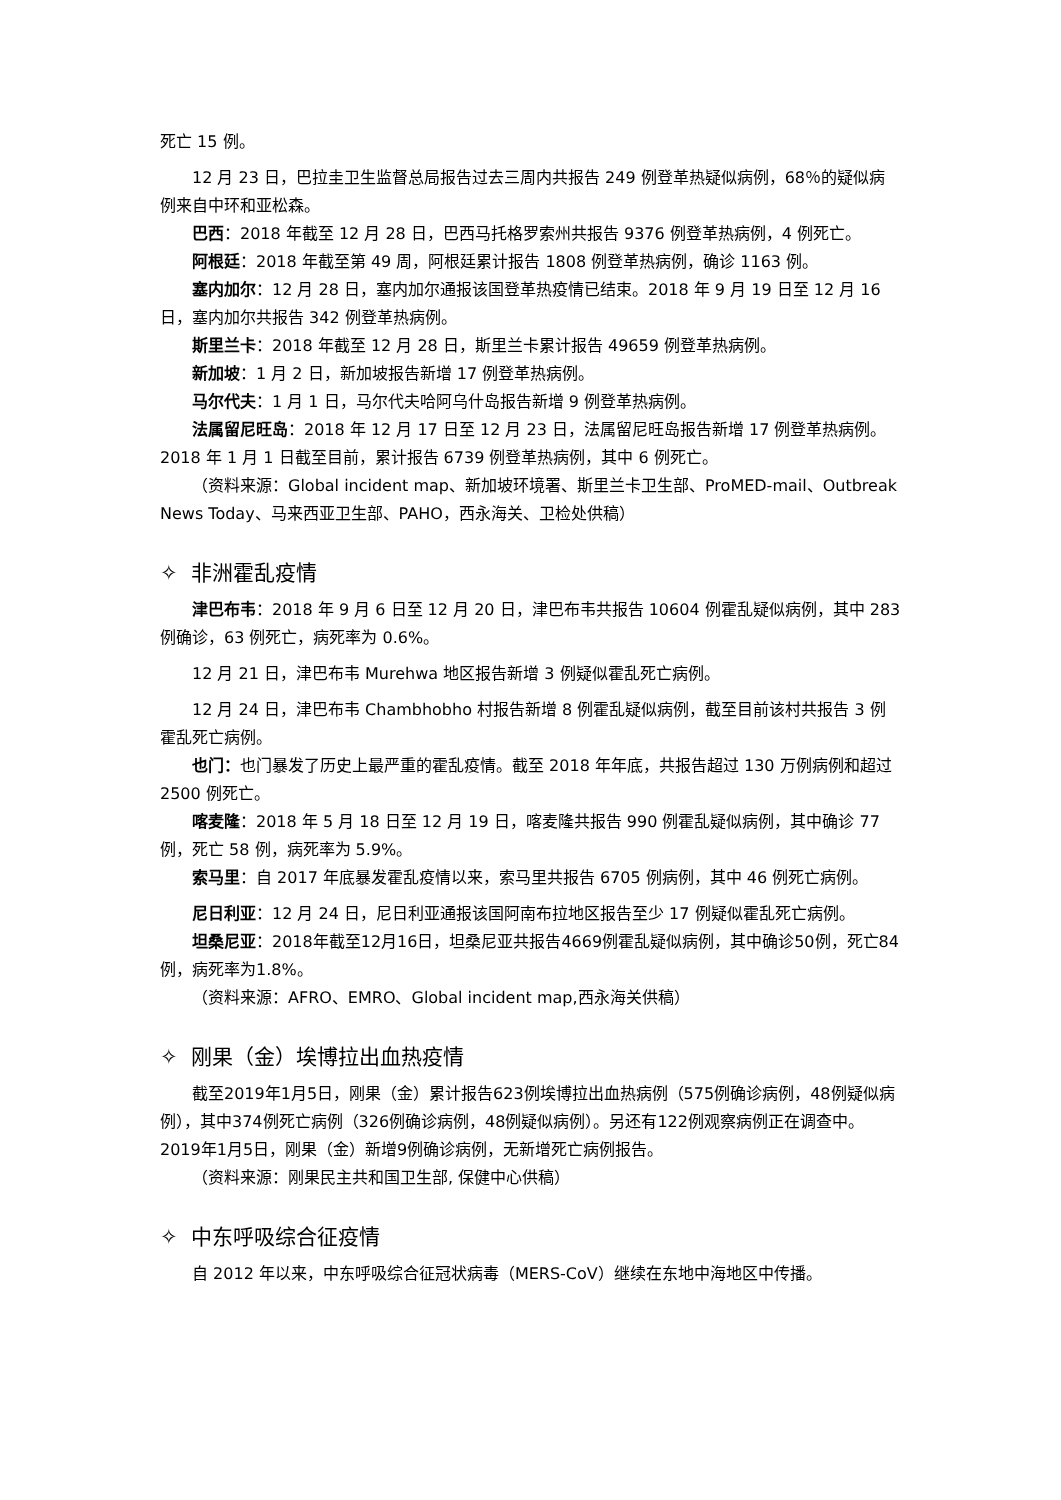死亡 15 例。
12 月 23 日，巴拉圭卫生监督总局报告过去三周内共报告 249 例登革热疑似病例，68％的疑似病例来自中环和亚松森。
巴西：2018 年截至 12 月 28 日，巴西马托格罗索州共报告 9376 例登革热病例，4 例死亡。
阿根廷：2018 年截至第 49 周，阿根廷累计报告 1808 例登革热病例，确诊 1163 例。
塞内加尔：12 月 28 日，塞内加尔通报该国登革热疫情已结束。2018 年 9 月 19 日至 12 月 16 日，塞内加尔共报告 342 例登革热病例。
斯里兰卡：2018 年截至 12 月 28 日，斯里兰卡累计报告 49659 例登革热病例。
新加坡：1 月 2 日，新加坡报告新增 17 例登革热病例。
马尔代夫：1 月 1 日，马尔代夫哈阿乌什岛报告新增 9 例登革热病例。
法属留尼旺岛：2018 年 12 月 17 日至 12 月 23 日，法属留尼旺岛报告新增 17 例登革热病例。2018 年 1 月 1 日截至目前，累计报告 6739 例登革热病例，其中 6 例死亡。
（资料来源：Global incident map、新加坡环境署、斯里兰卡卫生部、ProMED-mail、Outbreak News Today、马来西亚卫生部、PAHO，西永海关、卫检处供稿）
✧ 非洲霍乱疫情
津巴布韦：2018 年 9 月 6 日至 12 月 20 日，津巴布韦共报告 10604 例霍乱疑似病例，其中 283 例确诊，63 例死亡，病死率为 0.6%。
12 月 21 日，津巴布韦 Murehwa 地区报告新增 3 例疑似霍乱死亡病例。
12 月 24 日，津巴布韦 Chambhobho 村报告新增 8 例霍乱疑似病例，截至目前该村共报告 3 例霍乱死亡病例。
也门：也门暴发了历史上最严重的霍乱疫情。截至 2018 年年底，共报告超过 130 万例病例和超过 2500 例死亡。
喀麦隆：2018 年 5 月 18 日至 12 月 19 日，喀麦隆共报告 990 例霍乱疑似病例，其中确诊 77 例，死亡 58 例，病死率为 5.9%。
索马里：自 2017 年底暴发霍乱疫情以来，索马里共报告 6705 例病例，其中 46 例死亡病例。
尼日利亚：12 月 24 日，尼日利亚通报该国阿南布拉地区报告至少 17 例疑似霍乱死亡病例。
坦桑尼亚：2018年截至12月16日，坦桑尼亚共报告4669例霍乱疑似病例，其中确诊50例，死亡84例，病死率为1.8%。
（资料来源：AFRO、EMRO、Global incident map,西永海关供稿）
✧ 刚果（金）埃博拉出血热疫情
截至2019年1月5日，刚果（金）累计报告623例埃博拉出血热病例（575例确诊病例，48例疑似病例），其中374例死亡病例（326例确诊病例，48例疑似病例）。另还有122例观察病例正在调查中。2019年1月5日，刚果（金）新增9例确诊病例，无新增死亡病例报告。
（资料来源：刚果民主共和国卫生部, 保健中心供稿）
✧ 中东呼吸综合征疫情
自 2012 年以来，中东呼吸综合征冠状病毒（MERS-CoV）继续在东地中海地区中传播。